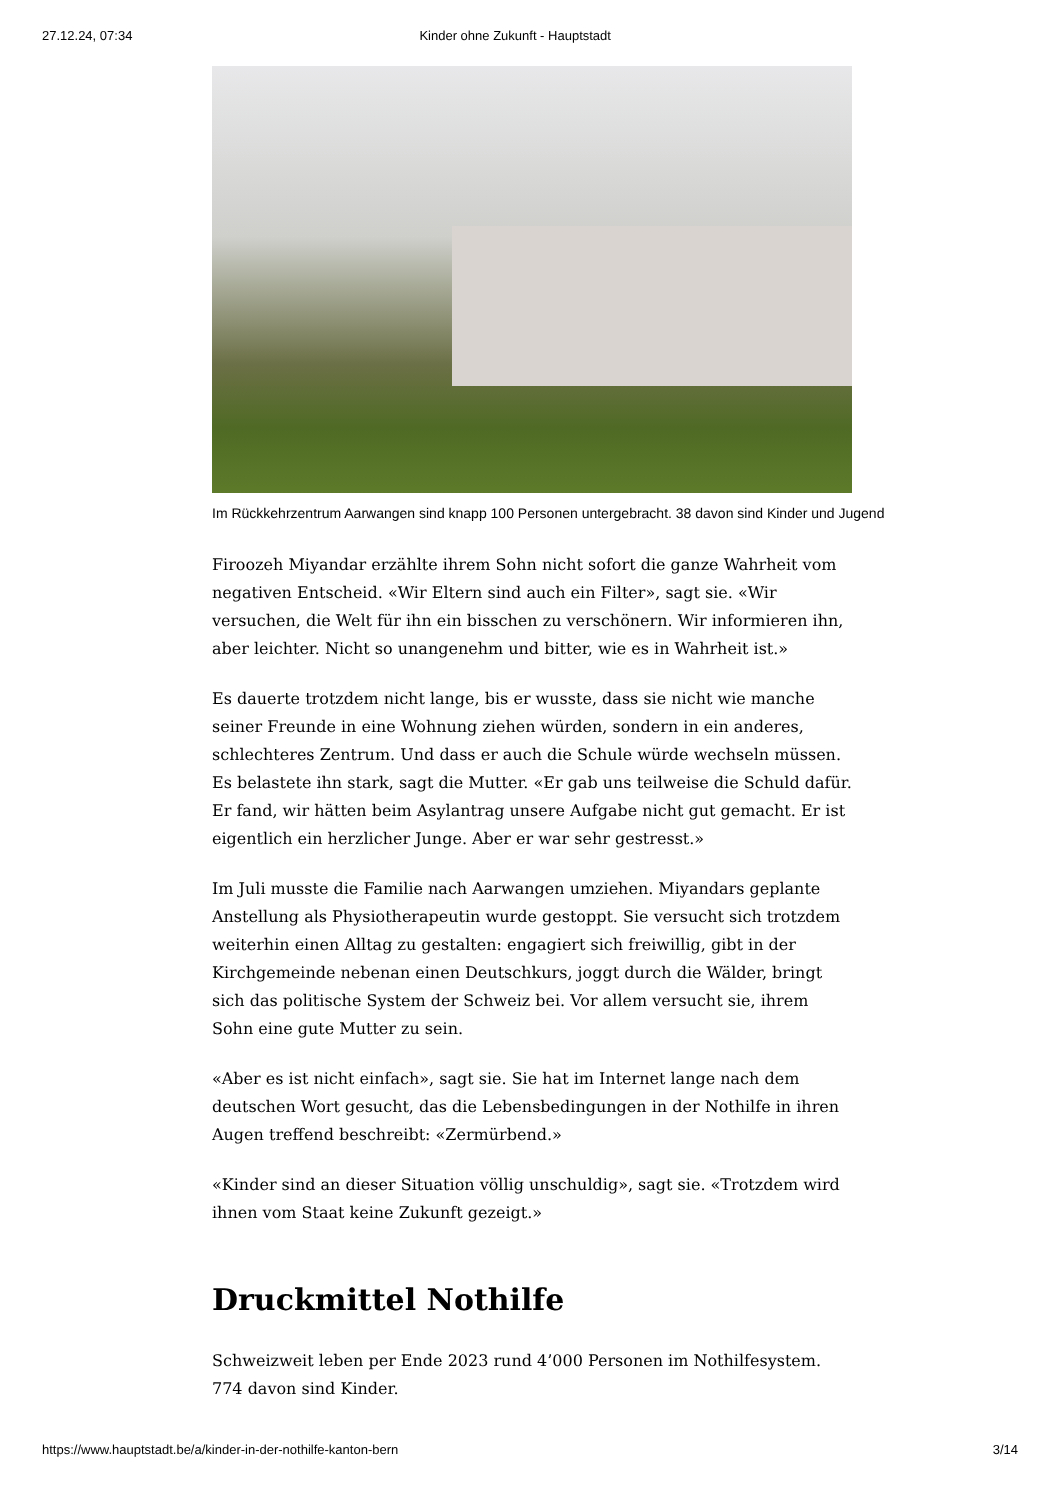27.12.24, 07:34 Kinder ohne Zukunft - Hauptstadt
Im Rückkehrzentrum Aarwangen sind knapp 100 Personen untergebracht. 38 davon sind Kinder und Jugend
Firoozeh Miyandar erzählte ihrem Sohn nicht sofort die ganze Wahrheit vom negativen Entscheid. «Wir Eltern sind auch ein Filter», sagt sie. «Wir versuchen, die Welt für ihn ein bisschen zu verschönern. Wir informieren ihn, aber leichter. Nicht so unangenehm und bitter, wie es in Wahrheit ist.»
Es dauerte trotzdem nicht lange, bis er wusste, dass sie nicht wie manche seiner Freunde in eine Wohnung ziehen würden, sondern in ein anderes, schlechteres Zentrum. Und dass er auch die Schule würde wechseln müssen. Es belastete ihn stark, sagt die Mutter. «Er gab uns teilweise die Schuld dafür. Er fand, wir hätten beim Asylantrag unsere Aufgabe nicht gut gemacht. Er ist eigentlich ein herzlicher Junge. Aber er war sehr gestresst.»
Im Juli musste die Familie nach Aarwangen umziehen. Miyandars geplante Anstellung als Physiotherapeutin wurde gestoppt. Sie versucht sich trotzdem weiterhin einen Alltag zu gestalten: engagiert sich freiwillig, gibt in der Kirchgemeinde nebenan einen Deutschkurs, joggt durch die Wälder, bringt sich das politische System der Schweiz bei. Vor allem versucht sie, ihrem Sohn eine gute Mutter zu sein.
«Aber es ist nicht einfach», sagt sie. Sie hat im Internet lange nach dem deutschen Wort gesucht, das die Lebensbedingungen in der Nothilfe in ihren Augen treffend beschreibt: «Zermürbend.»
«Kinder sind an dieser Situation völlig unschuldig», sagt sie. «Trotzdem wird ihnen vom Staat keine Zukunft gezeigt.»
Druckmittel Nothilfe
Schweizweit leben per Ende 2023 rund 4’000 Personen im Nothilfesystem. 774 davon sind Kinder.
https://www.hauptstadt.be/a/kinder-in-der-nothilfe-kanton-bern 3/14